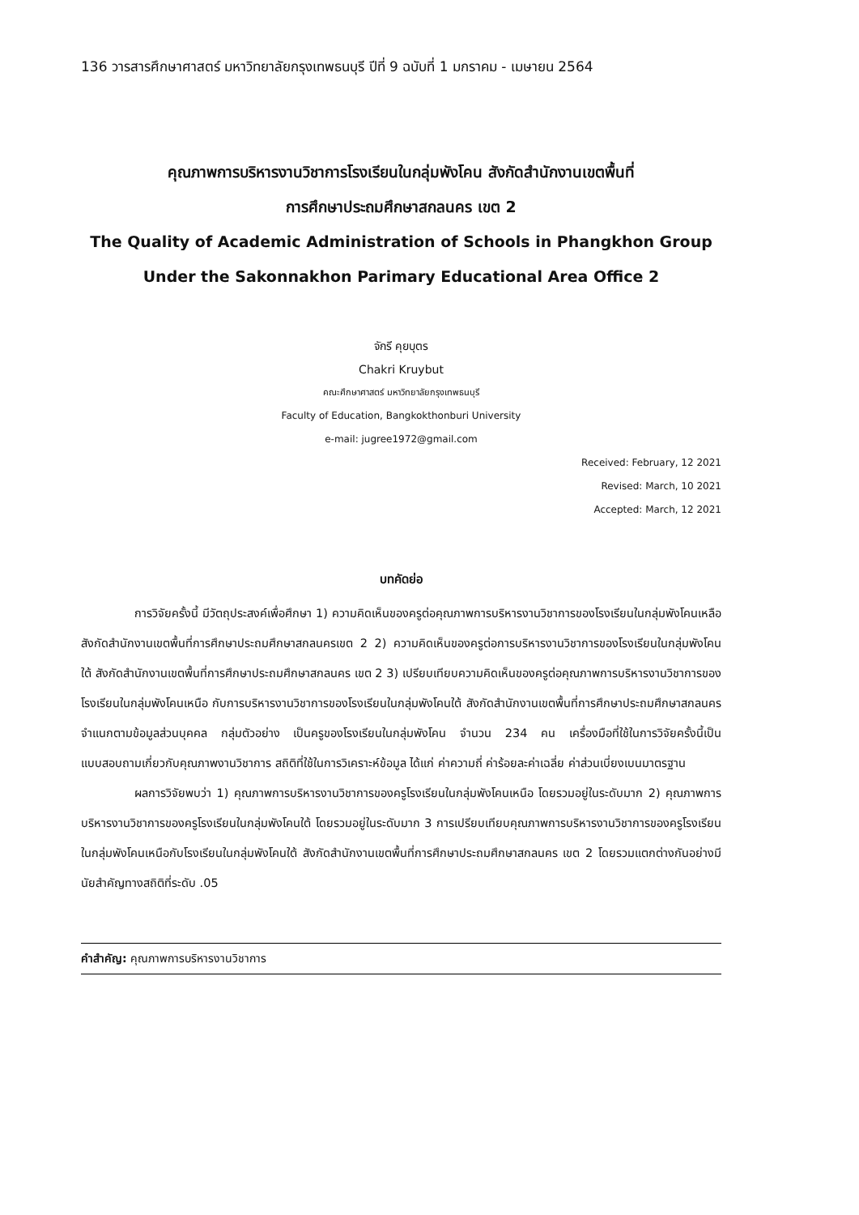136 วารสารศึกษาศาสตร์ มหาวิทยาลัยกรุงเทพธนบุรี ปีที่ 9 ฉบับที่ 1 มกราคม - เมษายน 2564
คุณภาพการบริหารงานวิชาการโรงเรียนในกลุ่มพังโคน สังกัดสำนักงานเขตพื้นที่
การศึกษาประถมศึกษาสกลนคร เขต 2
The Quality of Academic Administration of Schools in Phangkhon Group
Under the Sakonnakhon Parimary Educational Area Office 2
จักรี คุยบุตร
Chakri Kruybut
คณะศึกษาศาสตร์ มหาวิทยาลัยกรุงเทพธนบุรี
Faculty of Education, Bangkokthonburi University
e-mail: jugree1972@gmail.com
Received: February, 12 2021
Revised: March, 10 2021
Accepted: March, 12 2021
บทคัดย่อ
การวิจัยครั้งนี้ มีวัตถุประสงค์เพื่อศึกษา 1) ความคิดเห็นของครูต่อคุณภาพการบริหารงานวิชาการของโรงเรียนในกลุ่มพังโคนเหลือ สังกัดสำนักงานเขตพื้นที่การศึกษาประถมศึกษาสกลนครเขต 2 2) ความคิดเห็นของครูต่อการบริหารงานวิชาการของโรงเรียนในกลุ่มพังโคนใต้ สังกัดสำนักงานเขตพื้นที่การศึกษาประถมศึกษาสกลนคร เขต 2 3) เปรียบเทียบความคิดเห็นของครูต่อคุณภาพการบริหารงานวิชาการของโรงเรียนในกลุ่มพังโคนเหนือ กับการบริหารงานวิชาการของโรงเรียนในกลุ่มพังโคนใต้ สังกัดสำนักงานเขตพื้นที่การศึกษาประถมศึกษาสกลนคร จำแนกตามข้อมูลส่วนบุคคล กลุ่มตัวอย่าง เป็นครูของโรงเรียนในกลุ่มพังโคน จำนวน 234 คน เครื่องมือที่ใช้ในการวิจัยครั้งนี้เป็นแบบสอบถามเกี่ยวกับคุณภาพงานวิชาการ สถิติที่ใช้ในการวิเคราะห์ข้อมูล ได้แก่ ค่าความถี่ ค่าร้อยละค่าเฉลี่ย ค่าส่วนเบี่ยงเบนมาตรฐาน
ผลการวิจัยพบว่า 1) คุณภาพการบริหารงานวิชาการของครูโรงเรียนในกลุ่มพังโคนเหนือ โดยรวมอยู่ในระดับมาก 2) คุณภาพการบริหารงานวิชาการของครูโรงเรียนในกลุ่มพังโคนใต้ โดยรวมอยู่ในระดับมาก 3 การเปรียบเทียบคุณภาพการบริหารงานวิชาการของครูโรงเรียนในกลุ่มพังโคนเหนือกับโรงเรียนในกลุ่มพังโคนใต้ สังกัดสำนักงานเขตพื้นที่การศึกษาประถมศึกษาสกลนคร เขต 2 โดยรวมแตกต่างกันอย่างมีนัยสำคัญทางสถิติที่ระดับ .05
คำสำคัญ: คุณภาพการบริหารงานวิชาการ